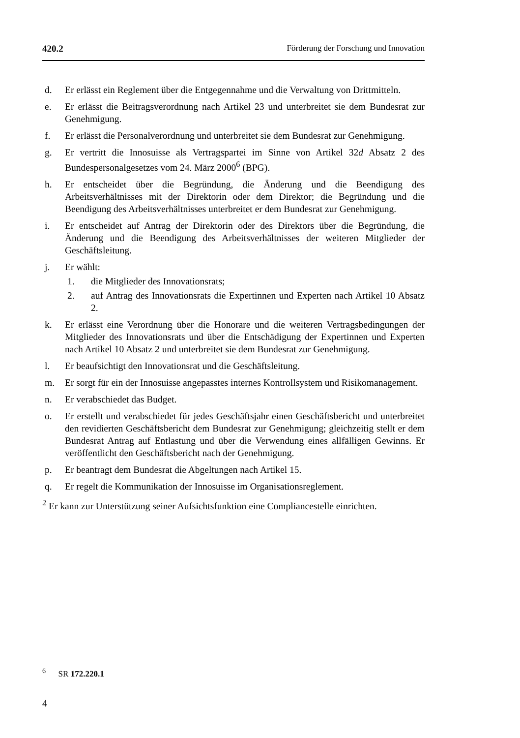420.2 Förderung der Forschung und Innovation
d. Er erlässt ein Reglement über die Entgegennahme und die Verwaltung von Drittmitteln.
e. Er erlässt die Beitragsverordnung nach Artikel 23 und unterbreitet sie dem Bundesrat zur Genehmigung.
f. Er erlässt die Personalverordnung und unterbreitet sie dem Bundesrat zur Genehmigung.
g. Er vertritt die Innosuisse als Vertragspartei im Sinne von Artikel 32d Absatz 2 des Bundespersonalgesetzes vom 24. März 2000<sup>6</sup> (BPG).
h. Er entscheidet über die Begründung, die Änderung und die Beendigung des Arbeitsverhältnisses mit der Direktorin oder dem Direktor; die Begründung und die Beendigung des Arbeitsverhältnisses unterbreitet er dem Bundesrat zur Genehmigung.
i. Er entscheidet auf Antrag der Direktorin oder des Direktors über die Begründung, die Änderung und die Beendigung des Arbeitsverhältnisses der weiteren Mitglieder der Geschäftsleitung.
j. Er wählt:
1. die Mitglieder des Innovationsrats;
2. auf Antrag des Innovationsrats die Expertinnen und Experten nach Artikel 10 Absatz 2.
k. Er erlässt eine Verordnung über die Honorare und die weiteren Vertragsbedingungen der Mitglieder des Innovationsrats und über die Entschädigung der Expertinnen und Experten nach Artikel 10 Absatz 2 und unterbreitet sie dem Bundesrat zur Genehmigung.
l. Er beaufsichtigt den Innovationsrat und die Geschäftsleitung.
m. Er sorgt für ein der Innosuisse angepasstes internes Kontrollsystem und Risikomanagement.
n. Er verabschiedet das Budget.
o. Er erstellt und verabschiedet für jedes Geschäftsjahr einen Geschäftsbericht und unterbreitet den revidierten Geschäftsbericht dem Bundesrat zur Genehmigung; gleichzeitig stellt er dem Bundesrat Antrag auf Entlastung und über die Verwendung eines allfälligen Gewinns. Er veröffentlicht den Geschäftsbericht nach der Genehmigung.
p. Er beantragt dem Bundesrat die Abgeltungen nach Artikel 15.
q. Er regelt die Kommunikation der Innosuisse im Organisationsreglement.
<sup>2</sup> Er kann zur Unterstützung seiner Aufsichtsfunktion eine Compliancestelle einrichten.
<sup>6</sup> SR 172.220.1
4